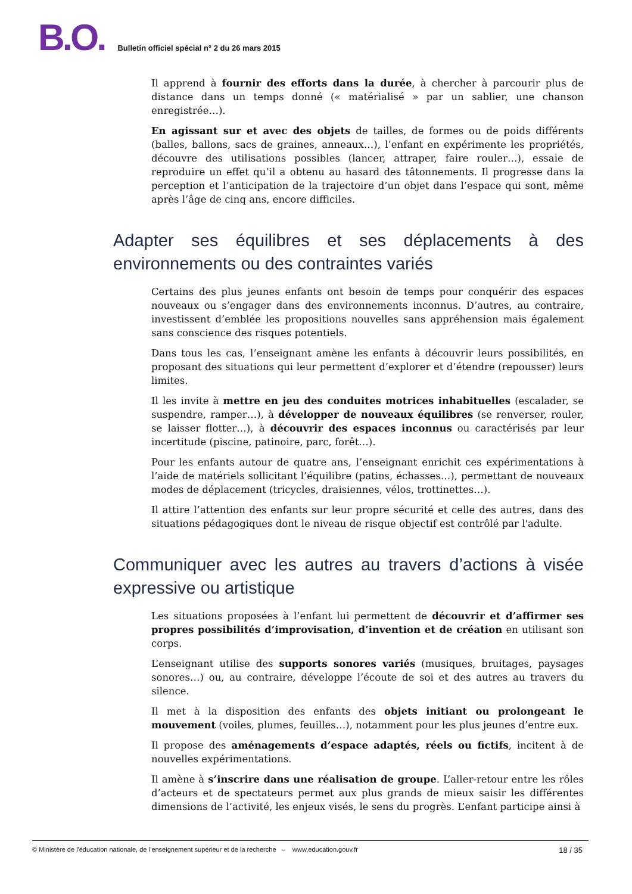B.O. Bulletin officiel spécial n° 2 du 26 mars 2015
Il apprend à fournir des efforts dans la durée, à chercher à parcourir plus de distance dans un temps donné (« matérialisé » par un sablier, une chanson enregistrée…).
En agissant sur et avec des objets de tailles, de formes ou de poids différents (balles, ballons, sacs de graines, anneaux…), l’enfant en expérimente les propriétés, découvre des utilisations possibles (lancer, attraper, faire rouler…), essaie de reproduire un effet qu’il a obtenu au hasard des tâtonnements. Il progresse dans la perception et l’anticipation de la trajectoire d’un objet dans l’espace qui sont, même après l’âge de cinq ans, encore difficiles.
Adapter ses équilibres et ses déplacements à des environnements ou des contraintes variés
Certains des plus jeunes enfants ont besoin de temps pour conquérir des espaces nouveaux ou s’engager dans des environnements inconnus. D’autres, au contraire, investissent d’emblée les propositions nouvelles sans appréhension mais également sans conscience des risques potentiels.
Dans tous les cas, l’enseignant amène les enfants à découvrir leurs possibilités, en proposant des situations qui leur permettent d’explorer et d’étendre (repousser) leurs limites.
Il les invite à mettre en jeu des conduites motrices inhabituelles (escalader, se suspendre, ramper…), à développer de nouveaux équilibres (se renverser, rouler, se laisser flotter…), à découvrir des espaces inconnus ou caractérisés par leur incertitude (piscine, patinoire, parc, forêt…).
Pour les enfants autour de quatre ans, l’enseignant enrichit ces expérimentations à l’aide de matériels sollicitant l’équilibre (patins, échasses…), permettant de nouveaux modes de déplacement (tricycles, draisiennes, vélos, trottinettes…).
Il attire l’attention des enfants sur leur propre sécurité et celle des autres, dans des situations pédagogiques dont le niveau de risque objectif est contrôlé par l'adulte.
Communiquer avec les autres au travers d’actions à visée expressive ou artistique
Les situations proposées à l’enfant lui permettent de découvrir et d’affirmer ses propres possibilités d’improvisation, d’invention et de création en utilisant son corps.
L’enseignant utilise des supports sonores variés (musiques, bruitages, paysages sonores…) ou, au contraire, développe l’écoute de soi et des autres au travers du silence.
Il met à la disposition des enfants des objets initiant ou prolongeant le mouvement (voiles, plumes, feuilles…), notamment pour les plus jeunes d’entre eux.
Il propose des aménagements d’espace adaptés, réels ou fictifs, incitent à de nouvelles expérimentations.
Il amène à s’inscrire dans une réalisation de groupe. L’aller-retour entre les rôles d’acteurs et de spectateurs permet aux plus grands de mieux saisir les différentes dimensions de l’activité, les enjeux visés, le sens du progrès. L’enfant participe ainsi à
© Ministère de l'éducation nationale, de l’enseignement supérieur et de la recherche – www.education.gouv.fr 18 / 35